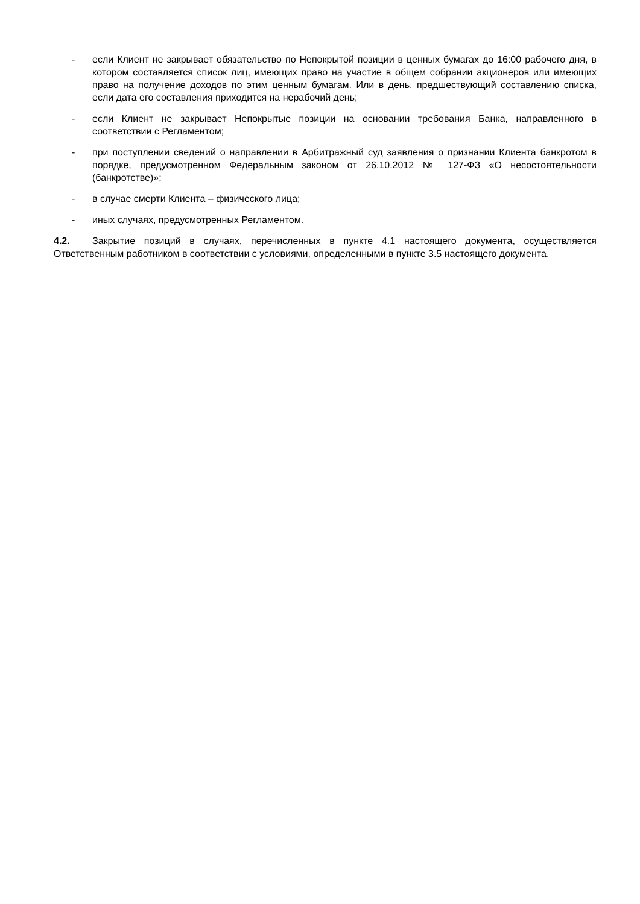- если Клиент не закрывает обязательство по Непокрытой позиции в ценных бумагах до 16:00 рабочего дня, в котором составляется список лиц, имеющих право на участие в общем собрании акционеров или имеющих право на получение доходов по этим ценным бумагам. Или в день, предшествующий составлению списка, если дата его составления приходится на нерабочий день;
- если Клиент не закрывает Непокрытые позиции на основании требования Банка, направленного в соответствии с Регламентом;
- при поступлении сведений о направлении в Арбитражный суд заявления о признании Клиента банкротом в порядке, предусмотренном Федеральным законом от 26.10.2012 № 127-ФЗ «О несостоятельности (банкротстве)»;
- в случае смерти Клиента – физического лица;
- иных случаях, предусмотренных Регламентом.
4.2. Закрытие позиций в случаях, перечисленных в пункте 4.1 настоящего документа, осуществляется Ответственным работником в соответствии с условиями, определенными в пункте 3.5 настоящего документа.